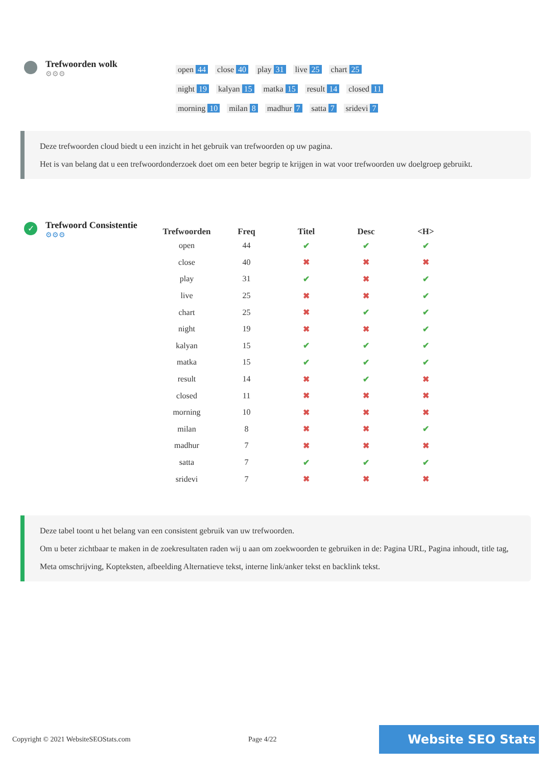Trefwoorden wolk
⚙⚙⚙
open 44 close 40 play 31 live 25 chart 25 night 19 kalyan 15 matka 15 result 14 closed 11 morning 10 milan 8 madhur 7 satta 7 sridevi 7
Deze trefwoorden cloud biedt u een inzicht in het gebruik van trefwoorden op uw pagina.
Het is van belang dat u een trefwoordonderzoek doet om een beter begrip te krijgen in wat voor trefwoorden uw doelgroep gebruikt.
✓
Trefwoord Consistentie
⚙⚙⚙
| Trefwoorden | Freq | Titel | Desc | <H> |
| --- | --- | --- | --- | --- |
| open | 44 | ✔ | ✔ | ✔ |
| close | 40 | ✖ | ✖ | ✖ |
| play | 31 | ✔ | ✖ | ✔ |
| live | 25 | ✖ | ✖ | ✔ |
| chart | 25 | ✖ | ✔ | ✔ |
| night | 19 | ✖ | ✖ | ✔ |
| kalyan | 15 | ✔ | ✔ | ✔ |
| matka | 15 | ✔ | ✔ | ✔ |
| result | 14 | ✖ | ✔ | ✖ |
| closed | 11 | ✖ | ✖ | ✖ |
| morning | 10 | ✖ | ✖ | ✖ |
| milan | 8 | ✖ | ✖ | ✔ |
| madhur | 7 | ✖ | ✖ | ✖ |
| satta | 7 | ✔ | ✔ | ✔ |
| sridevi | 7 | ✖ | ✖ | ✖ |
Deze tabel toont u het belang van een consistent gebruik van uw trefwoorden.
Om u beter zichtbaar te maken in de zoekresultaten raden wij u aan om zoekwoorden te gebruiken in de: Pagina URL, Pagina inhoudt, title tag, Meta omschrijving, Kopteksten, afbeelding Alternatieve tekst, interne link/anker tekst en backlink tekst.
Copyright © 2021 WebsiteSEOStats.com Page 4/22 Website SEO Stats